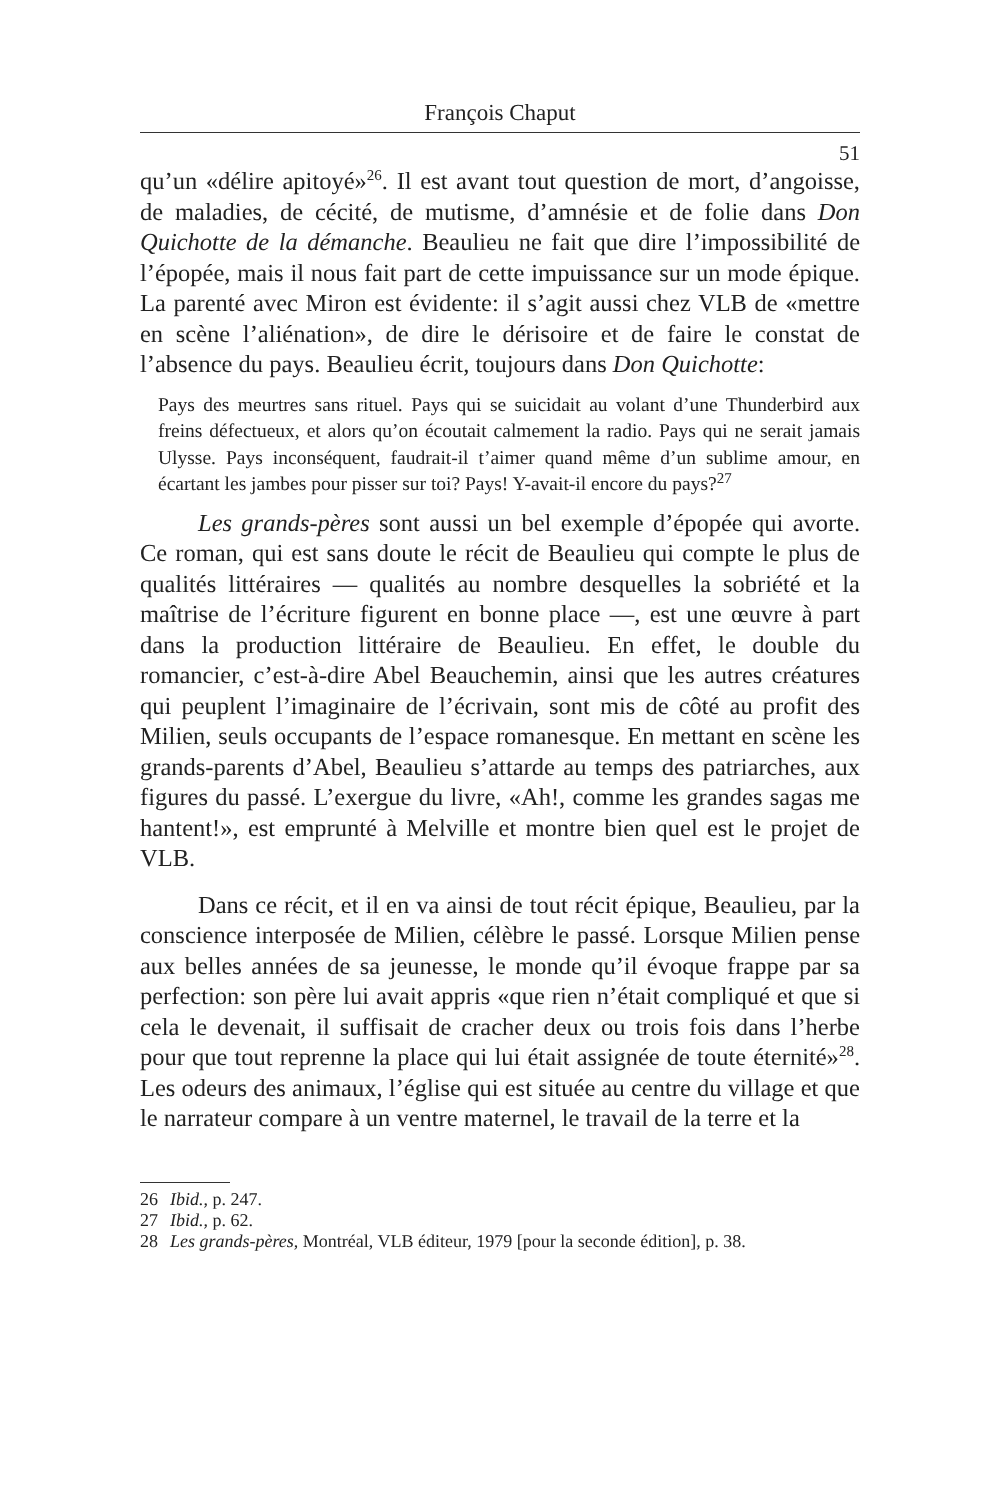François Chaput
51
qu’un «délire apitoyé»<sup>26</sup>. Il est avant tout question de mort, d’angoisse, de maladies, de cécité, de mutisme, d’amnésie et de folie dans Don Quichotte de la démanche. Beaulieu ne fait que dire l’impossibilité de l’épopée, mais il nous fait part de cette impuissance sur un mode épique. La parenté avec Miron est évidente: il s’agit aussi chez VLB de «mettre en scène l’aliénation», de dire le dérisoire et de faire le constat de l’absence du pays. Beaulieu écrit, toujours dans Don Quichotte:
Pays des meurtres sans rituel. Pays qui se suicidait au volant d’une Thunderbird aux freins défectueux, et alors qu’on écoutait calmement la radio. Pays qui ne serait jamais Ulysse. Pays inconséquent, faudrait-il t’aimer quand même d’un sublime amour, en écartant les jambes pour pisser sur toi? Pays! Y-avait-il encore du pays?<sup>27</sup>
Les grands-pères sont aussi un bel exemple d’épopée qui avorte. Ce roman, qui est sans doute le récit de Beaulieu qui compte le plus de qualités littéraires — qualités au nombre desquelles la sobriété et la maîtrise de l’écriture figurent en bonne place —, est une œuvre à part dans la production littéraire de Beaulieu. En effet, le double du romancier, c’est-à-dire Abel Beauchemin, ainsi que les autres créatures qui peuplent l’imaginaire de l’écrivain, sont mis de côté au profit des Milien, seuls occupants de l’espace romanesque. En mettant en scène les grands-parents d’Abel, Beaulieu s’attarde au temps des patriarches, aux figures du passé. L’exergue du livre, «Ah!, comme les grandes sagas me hantent!», est emprunté à Melville et montre bien quel est le projet de VLB.
Dans ce récit, et il en va ainsi de tout récit épique, Beaulieu, par la conscience interposée de Milien, célèbre le passé. Lorsque Milien pense aux belles années de sa jeunesse, le monde qu’il évoque frappe par sa perfection: son père lui avait appris «que rien n’était compliqué et que si cela le devenait, il suffisait de cracher deux ou trois fois dans l’herbe pour que tout reprenne la place qui lui était assignée de toute éternité»<sup>28</sup>. Les odeurs des animaux, l’église qui est située au centre du village et que le narrateur compare à un ventre maternel, le travail de la terre et la
26 Ibid., p. 247.
27 Ibid., p. 62.
28 Les grands-pères, Montréal, VLB éditeur, 1979 [pour la seconde édition], p. 38.